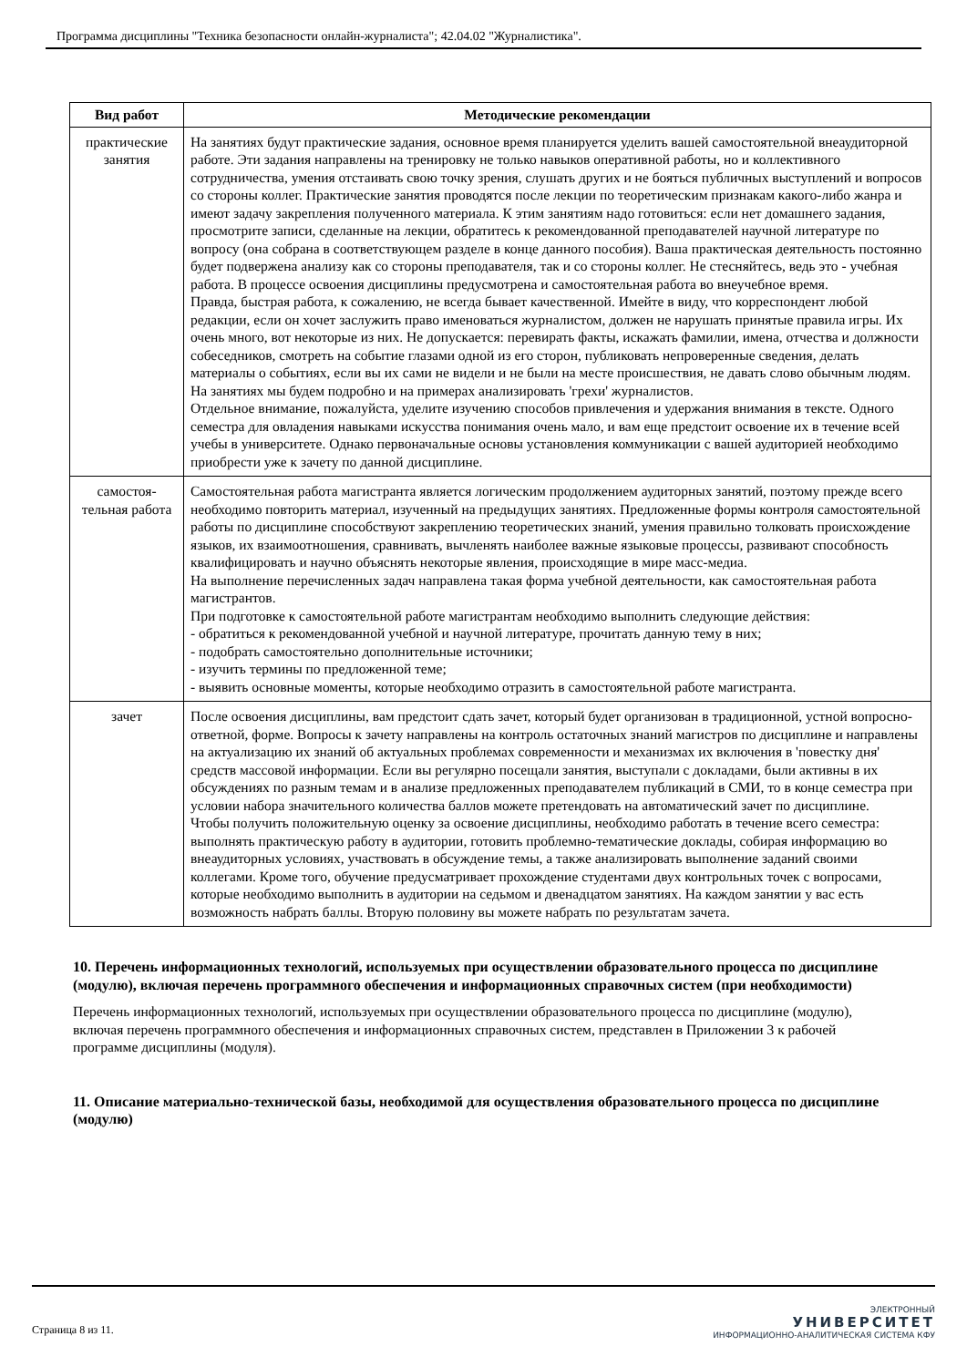Программа дисциплины "Техника безопасности онлайн-журналиста"; 42.04.02 "Журналистика".
| Вид работ | Методические рекомендации |
| --- | --- |
| практические занятия | На занятиях будут практические задания, основное время планируется уделить вашей самостоятельной внеаудиторной работе. Эти задания направлены на тренировку не только навыков оперативной работы, но и коллективного сотрудничества, умения отстаивать свою точку зрения, слушать других и не бояться публичных выступлений и вопросов со стороны коллег. Практические занятия проводятся после лекции по теоретическим признакам какого-либо жанра и имеют задачу закрепления полученного материала. К этим занятиям надо готовиться: если нет домашнего задания, просмотрите записи, сделанные на лекции, обратитесь к рекомендованной преподавателей научной литературе по вопросу (она собрана в соответствующем разделе в конце данного пособия). Ваша практическая деятельность постоянно будет подвержена анализу как со стороны преподавателя, так и со стороны коллег. Не стесняйтесь, ведь это - учебная работа. В процессе освоения дисциплины предусмотрена и самостоятельная работа во внеучебное время. Правда, быстрая работа, к сожалению, не всегда бывает качественной. Имейте в виду, что корреспондент любой редакции, если он хочет заслужить право именоваться журналистом, должен не нарушать принятые правила игры. Их очень много, вот некоторые из них. Не допускается: перевирать факты, искажать фамилии, имена, отчества и должности собеседников, смотреть на событие глазами одной из его сторон, публиковать непроверенные сведения, делать материалы о событиях, если вы их сами не видели и не были на месте происшествия, не давать слово обычным людям. На занятиях мы будем подробно и на примерах анализировать 'грехи' журналистов. Отдельное внимание, пожалуйста, уделите изучению способов привлечения и удержания внимания в тексте. Одного семестра для овладения навыками искусства понимания очень мало, и вам еще предстоит освоение их в течение всей учебы в университете. Однако первоначальные основы установления коммуникации с вашей аудиторией необходимо приобрести уже к зачету по данной дисциплине. |
| самостоя-тельная работа | Самостоятельная работа магистранта является логическим продолжением аудиторных занятий, поэтому прежде всего необходимо повторить материал, изученный на предыдущих занятиях. Предложенные формы контроля самостоятельной работы по дисциплине способствуют закреплению теоретических знаний, умения правильно толковать происхождение языков, их взаимоотношения, сравнивать, вычленять наиболее важные языковые процессы, развивают способность квалифицировать и научно объяснять некоторые явления, происходящие в мире масс-медиа. На выполнение перечисленных задач направлена такая форма учебной деятельности, как самостоятельная работа магистрантов. При подготовке к самостоятельной работе магистрантам необходимо выполнить следующие действия: - обратиться к рекомендованной учебной и научной литературе, прочитать данную тему в них; - подобрать самостоятельно дополнительные источники; - изучить термины по предложенной теме; - выявить основные моменты, которые необходимо отразить в самостоятельной работе магистранта. |
| зачет | После освоения дисциплины, вам предстоит сдать зачет, который будет организован в традиционной, устной вопросно-ответной, форме. Вопросы к зачету направлены на контроль остаточных знаний магистров по дисциплине и направлены на актуализацию их знаний об актуальных проблемах современности и механизмах их включения в 'повестку дня' средств массовой информации. Если вы регулярно посещали занятия, выступали с докладами, были активны в их обсуждениях по разным темам и в анализе предложенных преподавателем публикаций в СМИ, то в конце семестра при условии набора значительного количества баллов можете претендовать на автоматический зачет по дисциплине. Чтобы получить положительную оценку за освоение дисциплины, необходимо работать в течение всего семестра: выполнять практическую работу в аудитории, готовить проблемно-тематические доклады, собирая информацию во внеаудиторных условиях, участвовать в обсуждение темы, а также анализировать выполнение заданий своими коллегами. Кроме того, обучение предусматривает прохождение студентами двух контрольных точек с вопросами, которые необходимо выполнить в аудитории на седьмом и двенадцатом занятиях. На каждом занятии у вас есть возможность набрать баллы. Вторую половину вы можете набрать по результатам зачета. |
10. Перечень информационных технологий, используемых при осуществлении образовательного процесса по дисциплине (модулю), включая перечень программного обеспечения и информационных справочных систем (при необходимости)
Перечень информационных технологий, используемых при осуществлении образовательного процесса по дисциплине (модулю), включая перечень программного обеспечения и информационных справочных систем, представлен в Приложении 3 к рабочей программе дисциплины (модуля).
11. Описание материально-технической базы, необходимой для осуществления образовательного процесса по дисциплине (модулю)
Страница 8 из 11.
ЭЛЕКТРОННЫЙ
УНИВЕРСИТЕТ
ИНФОРМАЦИОННО-АНАЛИТИЧЕСКАЯ СИСТЕМА КФУ